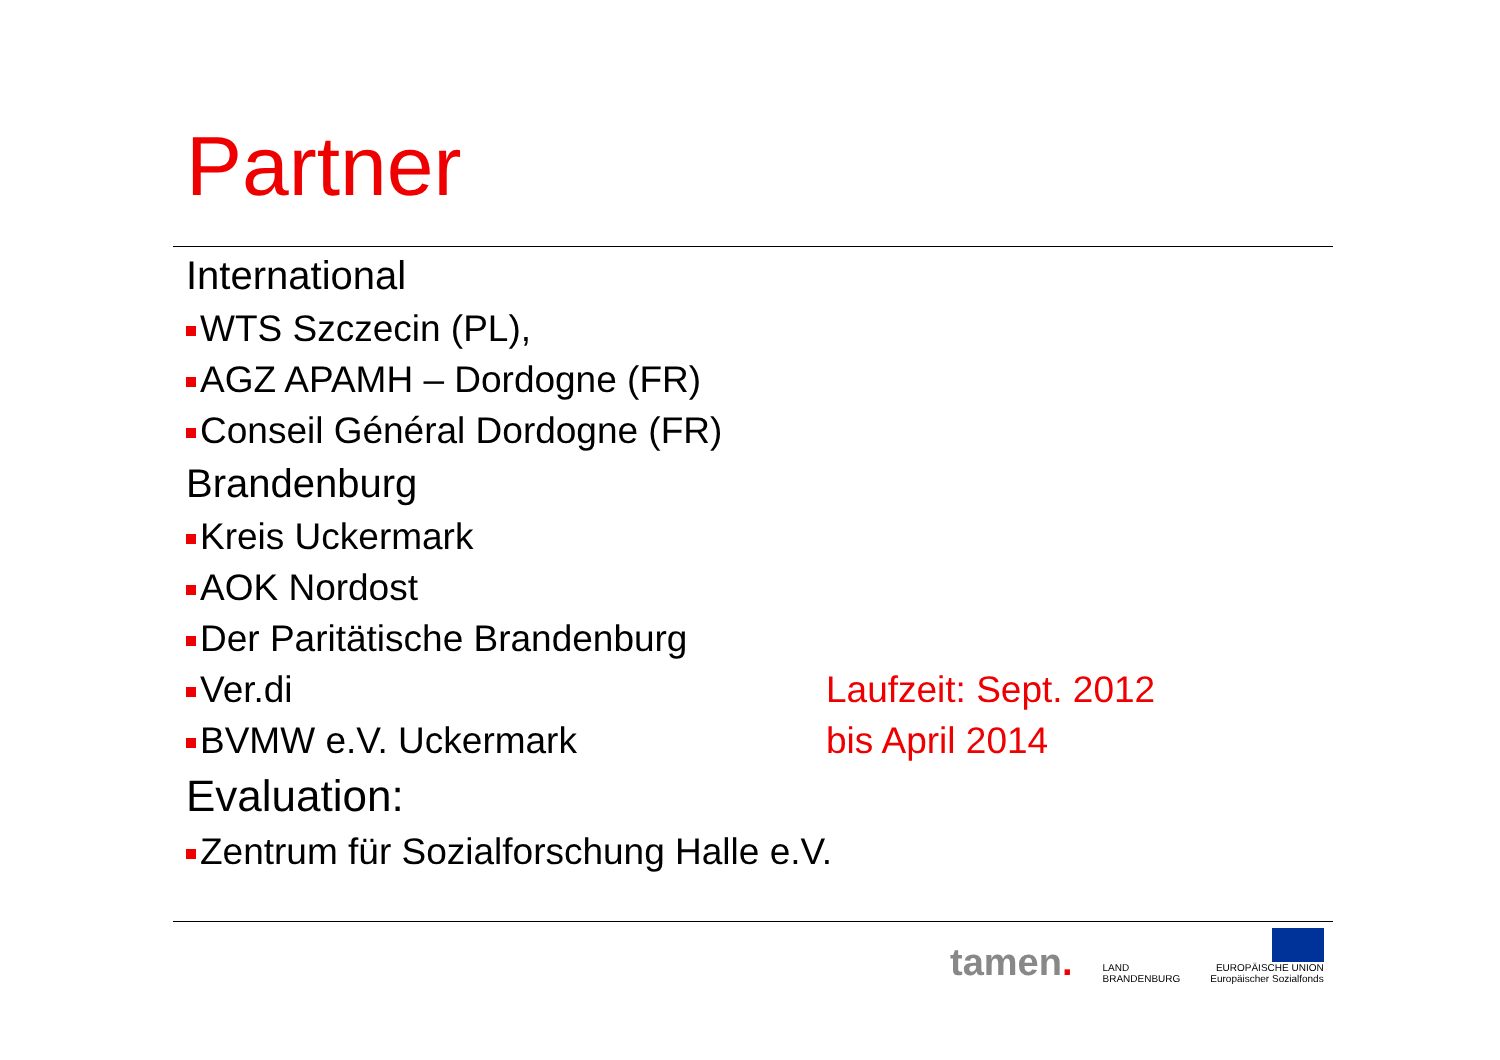Partner
International
WTS Szczecin (PL),
AGZ APAMH – Dordogne (FR)
Conseil Général Dordogne (FR)
Brandenburg
Kreis Uckermark
AOK Nordost
Der Paritätische Brandenburg
Ver.di Laufzeit: Sept. 2012
BVMW e.V. Uckermark bis April 2014
Evaluation:
Zentrum für Sozialforschung Halle e.V.
tamen.
LAND
BRANDENBURG
EUROPÄISCHE UNION
Europäischer Sozialfonds